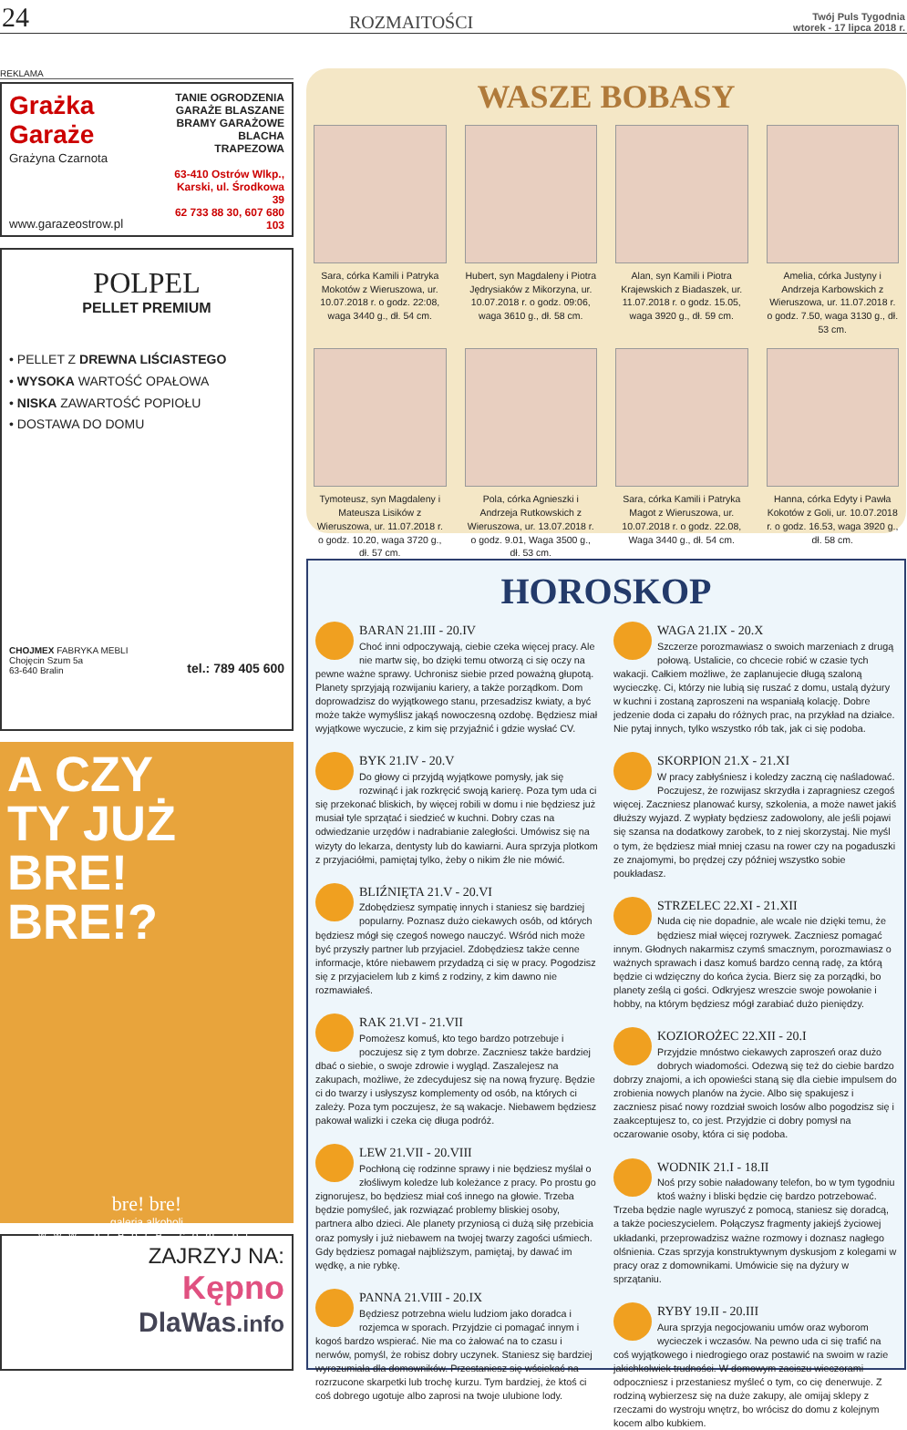24 ROZMAITOŚCI
Twój Puls Tygodnia
wtorek - 17 lipca 2018 r.
REKLAMA
Grażka Garaże
Grażyna Czarnota
www.garazeostrow.pl
TANIE OGRODZENIA
GARAŻE BLASZANE
BRAMY GARAŻOWE
BLACHA TRAPEZOWA
63-410 Ostrów Wlkp.,
Karski, ul. Środkowa 39
62 733 88 30, 607 680 103
POLPEL
PELLET PREMIUM
• PELLET Z DREWNA LIŚCIASTEGO
• WYSOKA WARTOŚĆ OPAŁOWA
• NISKA ZAWARTOŚĆ POPIOŁU
• DOSTAWA DO DOMU
CHOJMEX FABRYKA MEBLI
Chojęcin Szum 5a
63-640 Bralin tel.: 789 405 600
A CZY
TY JUŻ
BRE! BRE!?
bre! bre!
galeria alkoholi
www.brebre.com.pl
ZAJRZYJ NA:
Kępno
DlaWas.info
WASZE BOBASY
Sara, córka Kamili i Patryka Mokotów z Wieruszowa, ur. 10.07.2018 r. o godz. 22:08, waga 3440 g., dł. 54 cm.
Hubert, syn Magdaleny i Piotra Jędrysiaków z Mikorzyna, ur. 10.07.2018 r. o godz. 09:06, waga 3610 g., dł. 58 cm.
Alan, syn Kamili i Piotra Krajewskich z Biadaszek, ur. 11.07.2018 r. o godz. 15.05, waga 3920 g., dł. 59 cm.
Amelia, córka Justyny i Andrzeja Karbowskich z Wieruszowa, ur. 11.07.2018 r. o godz. 7.50, waga 3130 g., dł. 53 cm.
Tymoteusz, syn Magdaleny i Mateusza Lisików z Wieruszowa, ur. 11.07.2018 r. o godz. 10.20, waga 3720 g., dł. 57 cm.
Pola, córka Agnieszki i Andrzeja Rutkowskich z Wieruszowa, ur. 13.07.2018 r. o godz. 9.01, Waga 3500 g., dł. 53 cm.
Sara, córka Kamili i Patryka Magot z Wieruszowa, ur. 10.07.2018 r. o godz. 22.08, Waga 3440 g., dł. 54 cm.
Hanna, córka Edyty i Pawła Kokotów z Goli, ur. 10.07.2018 r. o godz. 16.53, waga 3920 g., dł. 58 cm.
HOROSKOP
BARAN 21.III - 20.IV
Choć inni odpoczywają, ciebie czeka więcej pracy. Ale nie martw się, bo dzięki temu otworzą ci się oczy na pewne ważne sprawy. Uchronisz siebie przed poważną głupotą. Planety sprzyjają rozwijaniu kariery, a także porządkom. Dom doprowadzisz do wyjątkowego stanu, przesadzisz kwiaty, a być może także wymyślisz jakąś nowoczesną ozdobę. Będziesz miał wyjątkowe wyczucie, z kim się przyjaźnić i gdzie wysłać CV.
BYK 21.IV - 20.V
Do głowy ci przyjdą wyjątkowe pomysły, jak się rozwinąć i jak rozkręcić swoją karierę. Poza tym uda ci się przekonać bliskich, by więcej robili w domu i nie będziesz już musiał tyle sprzątać i siedzieć w kuchni. Dobry czas na odwiedzanie urzędów i nadrabianie zaległości. Umówisz się na wizyty do lekarza, dentysty lub do kawiarni. Aura sprzyja plotkom z przyjaciółmi, pamiętaj tylko, żeby o nikim źle nie mówić.
BLIŹNIĘTA 21.V - 20.VI
Zdobędziesz sympatię innych i staniesz się bardziej popularny. Poznasz dużo ciekawych osób, od których będziesz mógł się czegoś nowego nauczyć. Wśród nich może być przyszły partner lub przyjaciel. Zdobędziesz także cenne informacje, które niebawem przydadzą ci się w pracy. Pogodzisz się z przyjacielem lub z kimś z rodziny, z kim dawno nie rozmawiałeś.
RAK 21.VI - 21.VII
Pomożesz komuś, kto tego bardzo potrzebuje i poczujesz się z tym dobrze. Zaczniesz także bardziej dbać o siebie, o swoje zdrowie i wygląd. Zaszalejesz na zakupach, możliwe, że zdecydujesz się na nową fryzurę. Będzie ci do twarzy i usłyszysz komplementy od osób, na których ci zależy. Poza tym poczujesz, że są wakacje. Niebawem będziesz pakował walizki i czeka cię długa podróż.
LEW 21.VII - 20.VIII
Pochłoną cię rodzinne sprawy i nie będziesz myślał o złośliwym koledze lub koleżance z pracy. Po prostu go zignorujesz, bo będziesz miał coś innego na głowie. Trzeba będzie pomyśleć, jak rozwiązać problemy bliskiej osoby, partnera albo dzieci. Ale planety przyniosą ci dużą siłę przebicia oraz pomysły i już niebawem na twojej twarzy zagości uśmiech. Gdy będziesz pomagał najbliższym, pamiętaj, by dawać im wędkę, a nie rybkę.
PANNA 21.VIII - 20.IX
Będziesz potrzebna wielu ludziom jako doradca i rozjemca w sporach. Przyjdzie ci pomagać innym i kogoś bardzo wspierać. Nie ma co żałować na to czasu i nerwów, pomyśl, że robisz dobry uczynek. Staniesz się bardziej wyrozumiała dla domowników. Przestaniesz się wściekać na rozrzucone skarpetki lub trochę kurzu. Tym bardziej, że ktoś ci coś dobrego ugotuje albo zaprosi na twoje ulubione lody.
WAGA 21.IX - 20.X
Szczerze porozmawiasz o swoich marzeniach z drugą połową. Ustalicie, co chcecie robić w czasie tych wakacji. Całkiem możliwe, że zaplanujecie długą szaloną wycieczkę. Ci, którzy nie lubią się ruszać z domu, ustalą dyżury w kuchni i zostaną zaproszeni na wspaniałą kolację. Dobre jedzenie doda ci zapału do różnych prac, na przykład na działce. Nie pytaj innych, tylko wszystko rób tak, jak ci się podoba.
SKORPION 21.X - 21.XI
W pracy zabłyśniesz i koledzy zaczną cię naśladować. Poczujesz, że rozwijasz skrzydła i zapragniesz czegoś więcej. Zaczniesz planować kursy, szkolenia, a może nawet jakiś dłuższy wyjazd. Z wypłaty będziesz zadowolony, ale jeśli pojawi się szansa na dodatkowy zarobek, to z niej skorzystaj. Nie myśl o tym, że będziesz miał mniej czasu na rower czy na pogaduszki ze znajomymi, bo prędzej czy później wszystko sobie poukładasz.
STRZELEC 22.XI - 21.XII
Nuda cię nie dopadnie, ale wcale nie dzięki temu, że będziesz miał więcej rozrywek. Zaczniesz pomagać innym. Głodnych nakarmisz czymś smacznym, porozmawiasz o ważnych sprawach i dasz komuś bardzo cenną radę, za którą będzie ci wdzięczny do końca życia. Bierz się za porządki, bo planety ześlą ci gości. Odkryjesz wreszcie swoje powołanie i hobby, na którym będziesz mógł zarabiać dużo pieniędzy.
KOZIOROŻEC 22.XII - 20.I
Przyjdzie mnóstwo ciekawych zaproszeń oraz dużo dobrych wiadomości. Odezwą się też do ciebie bardzo dobrzy znajomi, a ich opowieści staną się dla ciebie impulsem do zrobienia nowych planów na życie. Albo się spakujesz i zaczniesz pisać nowy rozdział swoich losów albo pogodzisz się i zaakceptujesz to, co jest. Przyjdzie ci dobry pomysł na oczarowanie osoby, która ci się podoba.
WODNIK 21.I - 18.II
Noś przy sobie naładowany telefon, bo w tym tygodniu ktoś ważny i bliski będzie cię bardzo potrzebować. Trzeba będzie nagle wyruszyć z pomocą, staniesz się doradcą, a także pocieszycielem. Połączysz fragmenty jakiejś życiowej układanki, przeprowadzisz ważne rozmowy i doznasz nagłego olśnienia. Czas sprzyja konstruktywnym dyskusjom z kolegami w pracy oraz z domownikami. Umówicie się na dyżury w sprzątaniu.
RYBY 19.II - 20.III
Aura sprzyja negocjowaniu umów oraz wyborom wycieczek i wczasów. Na pewno uda ci się trafić na coś wyjątkowego i niedrogiego oraz postawić na swoim w razie jakichkolwiek trudności. W domowym zaciszu wieczorami odpoczniesz i przestaniesz myśleć o tym, co cię denerwuje. Z rodziną wybierzesz się na duże zakupy, ale omijaj sklepy z rzeczami do wystroju wnętrz, bo wrócisz do domu z kolejnym kocem albo kubkiem.